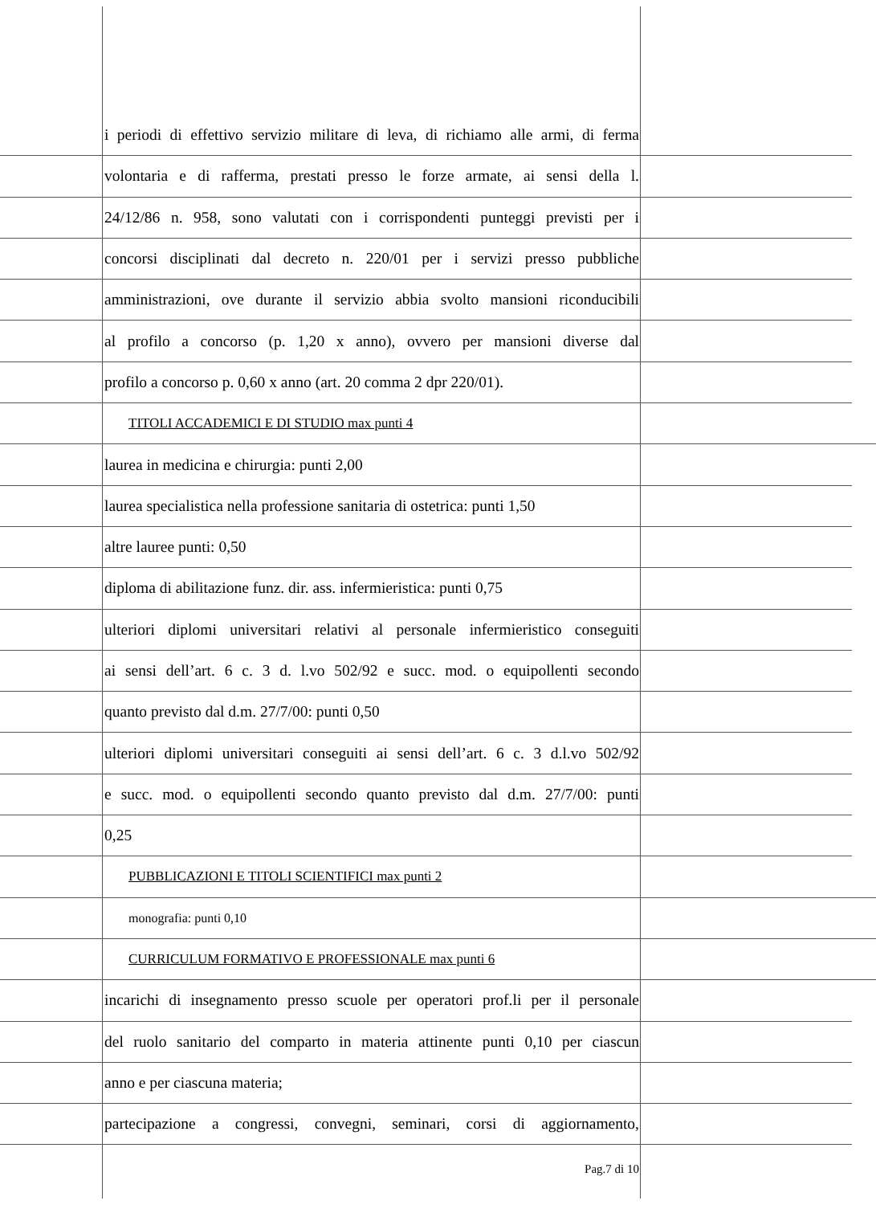i periodi di effettivo servizio militare di leva, di richiamo alle armi, di ferma
volontaria e di rafferma, prestati presso le forze armate, ai sensi della l.
24/12/86 n. 958, sono valutati con i corrispondenti punteggi previsti per i
concorsi disciplinati dal decreto n. 220/01 per i servizi presso pubbliche
amministrazioni, ove durante il servizio abbia svolto mansioni riconducibili
al profilo a concorso (p. 1,20 x anno), ovvero per mansioni diverse dal
profilo a concorso p. 0,60 x anno (art. 20 comma 2 dpr 220/01).
TITOLI ACCADEMICI E DI STUDIO max punti 4
laurea in medicina e chirurgia: punti 2,00
laurea specialistica nella professione sanitaria di ostetrica: punti 1,50
altre lauree punti: 0,50
diploma di abilitazione funz. dir. ass. infermieristica: punti 0,75
ulteriori diplomi universitari relativi al personale infermieristico conseguiti
ai sensi dell’art. 6 c. 3 d. l.vo 502/92 e succ. mod. o equipollenti secondo
quanto previsto dal d.m. 27/7/00: punti 0,50
ulteriori diplomi universitari conseguiti ai sensi dell’art. 6 c. 3 d.l.vo 502/92
e succ. mod. o equipollenti secondo quanto previsto dal d.m. 27/7/00: punti
0,25
PUBBLICAZIONI E TITOLI SCIENTIFICI max punti 2
monografia: punti 0,10
CURRICULUM FORMATIVO E PROFESSIONALE max punti 6
incarichi di insegnamento presso scuole per operatori prof.li per il personale
del ruolo sanitario del comparto in materia attinente punti 0,10 per ciascun
anno e per ciascuna materia;
partecipazione a congressi, convegni, seminari, corsi di aggiornamento,
Pag.7 di 10